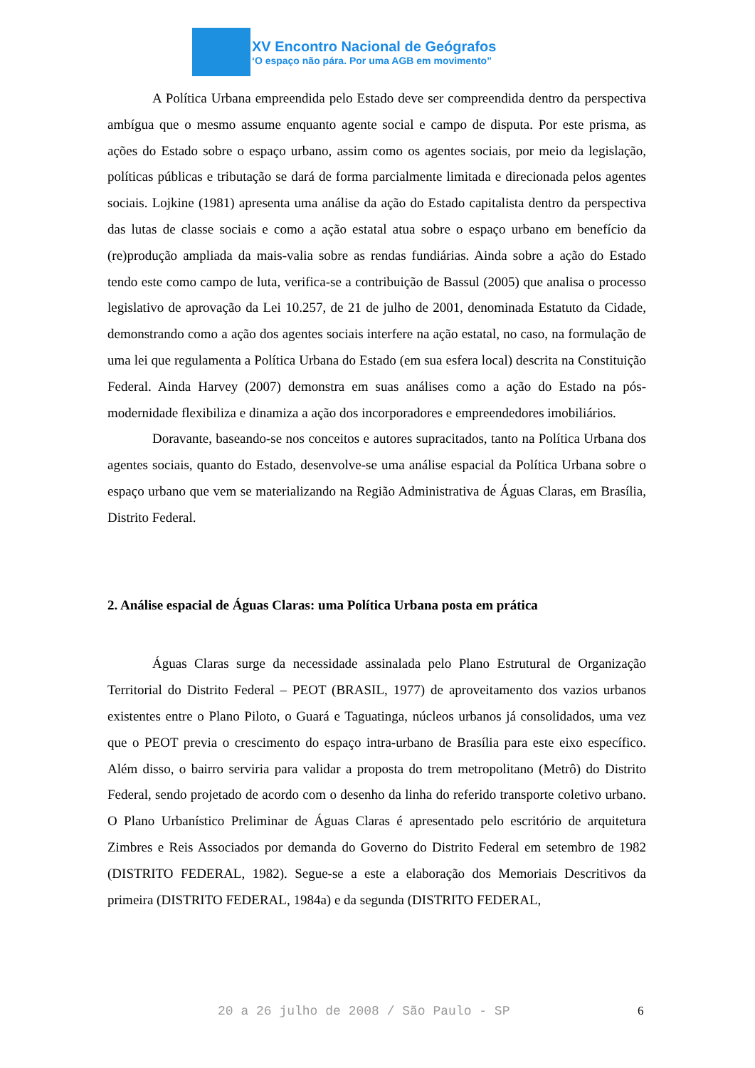XV Encontro Nacional de Geógrafos
‘O espaço não pára. Por uma AGB em movimento”
A Política Urbana empreendida pelo Estado deve ser compreendida dentro da perspectiva ambígua que o mesmo assume enquanto agente social e campo de disputa. Por este prisma, as ações do Estado sobre o espaço urbano, assim como os agentes sociais, por meio da legislação, políticas públicas e tributação se dará de forma parcialmente limitada e direcionada pelos agentes sociais. Lojkine (1981) apresenta uma análise da ação do Estado capitalista dentro da perspectiva das lutas de classe sociais e como a ação estatal atua sobre o espaço urbano em benefício da (re)produção ampliada da mais-valia sobre as rendas fundiárias. Ainda sobre a ação do Estado tendo este como campo de luta, verifica-se a contribuição de Bassul (2005) que analisa o processo legislativo de aprovação da Lei 10.257, de 21 de julho de 2001, denominada Estatuto da Cidade, demonstrando como a ação dos agentes sociais interfere na ação estatal, no caso, na formulação de uma lei que regulamenta a Política Urbana do Estado (em sua esfera local) descrita na Constituição Federal. Ainda Harvey (2007) demonstra em suas análises como a ação do Estado na pós-modernidade flexibiliza e dinamiza a ação dos incorporadores e empreendedores imobiliários.
Doravante, baseando-se nos conceitos e autores supracitados, tanto na Política Urbana dos agentes sociais, quanto do Estado, desenvolve-se uma análise espacial da Política Urbana sobre o espaço urbano que vem se materializando na Região Administrativa de Águas Claras, em Brasília, Distrito Federal.
2. Análise espacial de Águas Claras: uma Política Urbana posta em prática
Águas Claras surge da necessidade assinalada pelo Plano Estrutural de Organização Territorial do Distrito Federal – PEOT (BRASIL, 1977) de aproveitamento dos vazios urbanos existentes entre o Plano Piloto, o Guará e Taguatinga, núcleos urbanos já consolidados, uma vez que o PEOT previa o crescimento do espaço intra-urbano de Brasília para este eixo específico. Além disso, o bairro serviria para validar a proposta do trem metropolitano (Metrô) do Distrito Federal, sendo projetado de acordo com o desenho da linha do referido transporte coletivo urbano. O Plano Urbanístico Preliminar de Águas Claras é apresentado pelo escritório de arquitetura Zimbres e Reis Associados por demanda do Governo do Distrito Federal em setembro de 1982 (DISTRITO FEDERAL, 1982). Segue-se a este a elaboração dos Memoriais Descritivos da primeira (DISTRITO FEDERAL, 1984a) e da segunda (DISTRITO FEDERAL,
20 a 26 julho de 2008 / São Paulo - SP 6